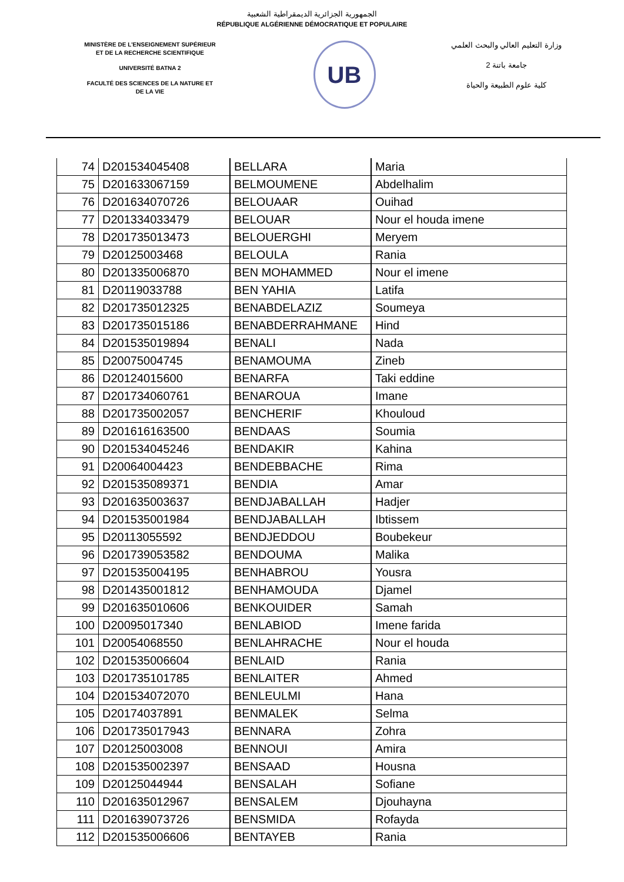الجمهورية الجزائرية الديمقراطية الشعبية
RÉPUBLIQUE ALGÉRIENNE DÉMOCRATIQUE ET POPULAIRE
MINISTÈRE DE L'ENSEIGNEMENT SUPÉRIEUR
ET DE LA RECHERCHE SCIENTIFIQUE
UNIVERSITÉ BATNA 2
FACULTÉ DES SCIENCES DE LA NATURE ET
DE LA VIE
UB
وزارة التعليم العالي والبحث العلمي
جامعة باتنة 2
كلية علوم الطبيعة والحياة
| 74 | D201534045408 | BELLARA | Maria |
| 75 | D201633067159 | BELMOUMENE | Abdelhalim |
| 76 | D201634070726 | BELOUAAR | Ouihad |
| 77 | D201334033479 | BELOUAR | Nour el houda imene |
| 78 | D201735013473 | BELOUERGHI | Meryem |
| 79 | D20125003468 | BELOULA | Rania |
| 80 | D201335006870 | BEN MOHAMMED | Nour el imene |
| 81 | D20119033788 | BEN YAHIA | Latifa |
| 82 | D201735012325 | BENABDELAZIZ | Soumeya |
| 83 | D201735015186 | BENABDERRAHMANE | Hind |
| 84 | D201535019894 | BENALI | Nada |
| 85 | D20075004745 | BENAMOUMA | Zineb |
| 86 | D20124015600 | BENARFA | Taki eddine |
| 87 | D201734060761 | BENAROUA | Imane |
| 88 | D201735002057 | BENCHERIF | Khouloud |
| 89 | D201616163500 | BENDAAS | Soumia |
| 90 | D201534045246 | BENDAKIR | Kahina |
| 91 | D20064004423 | BENDEBBACHE | Rima |
| 92 | D201535089371 | BENDIA | Amar |
| 93 | D201635003637 | BENDJABALLAH | Hadjer |
| 94 | D201535001984 | BENDJABALLAH | Ibtissem |
| 95 | D20113055592 | BENDJEDDOU | Boubekeur |
| 96 | D201739053582 | BENDOUMA | Malika |
| 97 | D201535004195 | BENHABROU | Yousra |
| 98 | D201435001812 | BENHAMOUDA | Djamel |
| 99 | D201635010606 | BENKOUIDER | Samah |
| 100 | D20095017340 | BENLABIOD | Imene farida |
| 101 | D20054068550 | BENLAHRACHE | Nour el houda |
| 102 | D201535006604 | BENLAID | Rania |
| 103 | D201735101785 | BENLAITER | Ahmed |
| 104 | D201534072070 | BENLEULMI | Hana |
| 105 | D20174037891 | BENMALEK | Selma |
| 106 | D201735017943 | BENNARA | Zohra |
| 107 | D20125003008 | BENNOUI | Amira |
| 108 | D201535002397 | BENSAAD | Housna |
| 109 | D20125044944 | BENSALAH | Sofiane |
| 110 | D201635012967 | BENSALEM | Djouhayna |
| 111 | D201639073726 | BENSMIDA | Rofayda |
| 112 | D201535006606 | BENTAYEB | Rania |